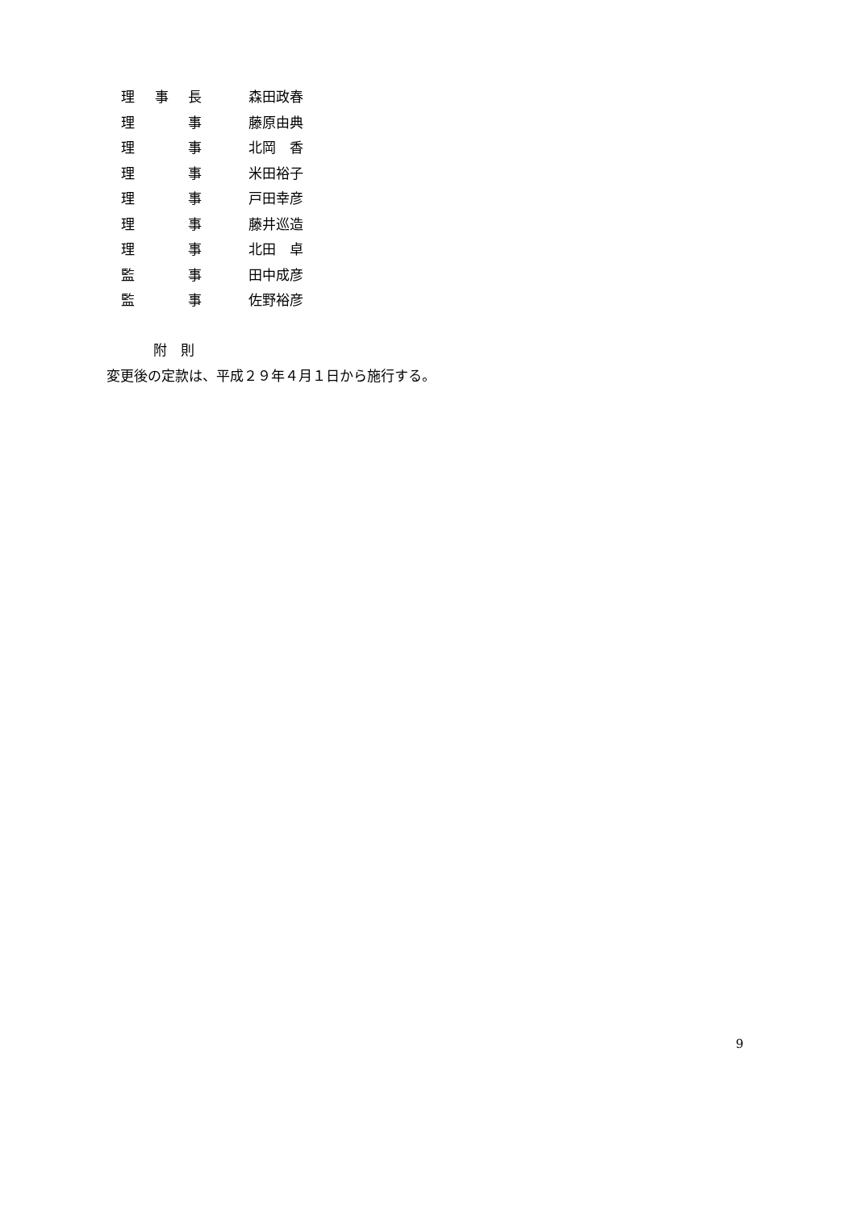理 事 長 森田政春
理 事 藤原由典
理 事 北岡　香
理 事 米田裕子
理 事 戸田幸彦
理 事 藤井巡造
理 事 北田　卓
監 事 田中成彦
監 事 佐野裕彦
附　則
変更後の定款は、平成２９年４月１日から施行する。
9